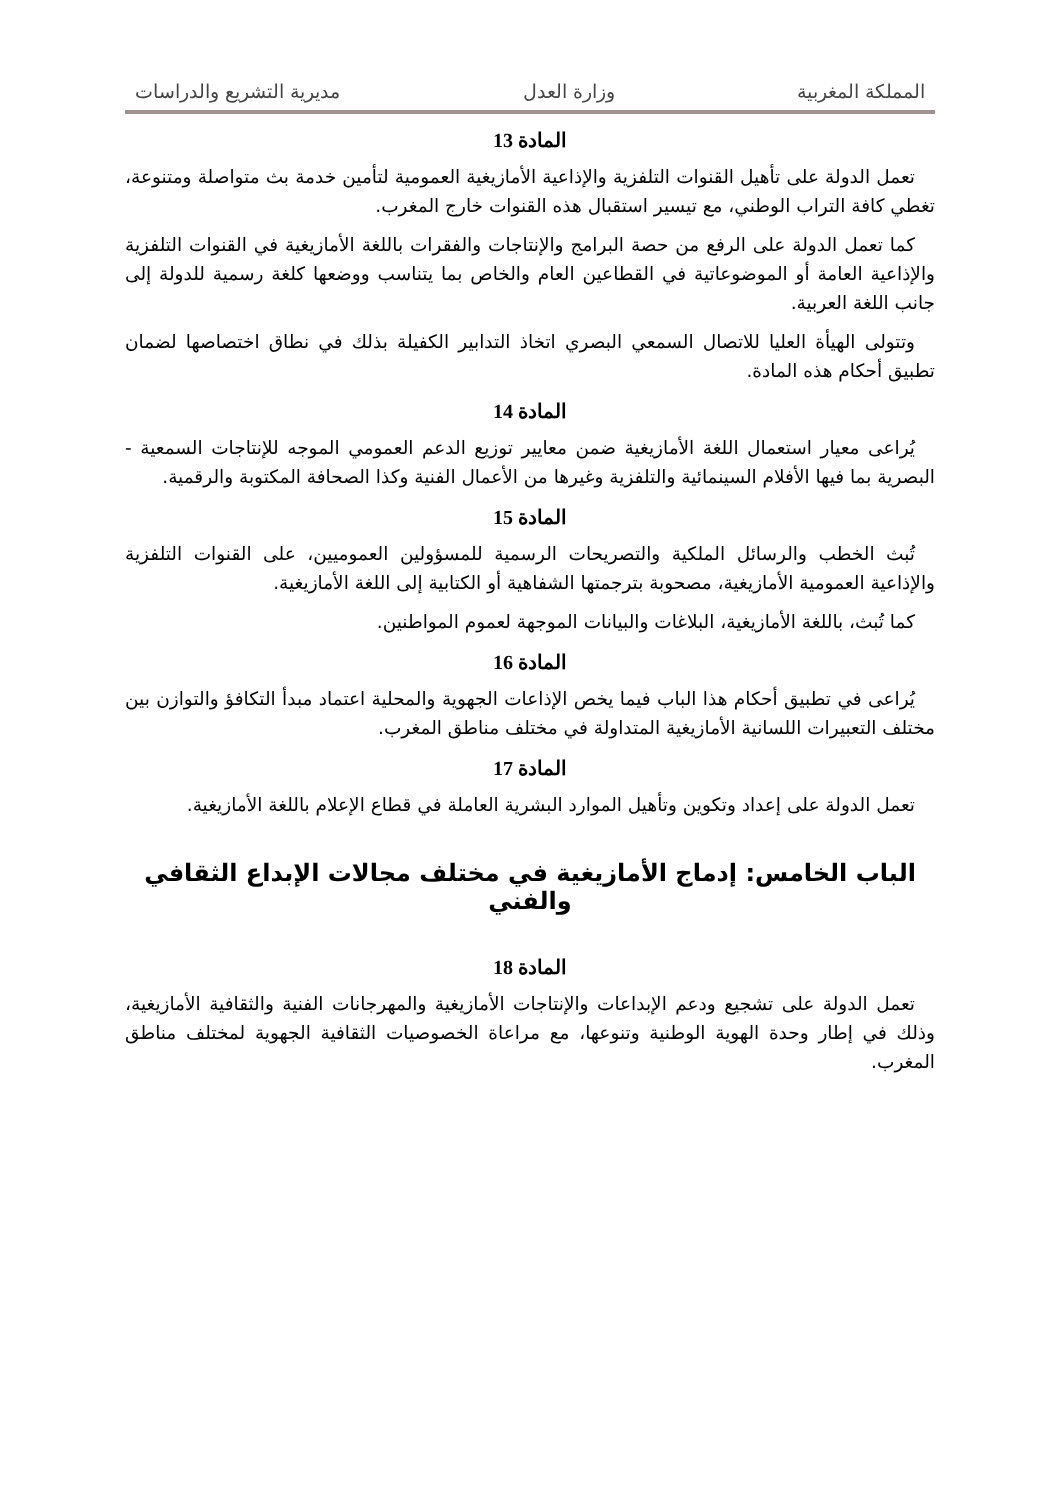المملكة المغربية وزارة العدل مديرية التشريع والدراسات
المادة 13
تعمل الدولة على تأهيل القنوات التلفزية والإذاعية الأمازيغية العمومية لتأمين خدمة بث متواصلة ومتنوعة، تغطي كافة التراب الوطني، مع تيسير استقبال هذه القنوات خارج المغرب.
كما تعمل الدولة على الرفع من حصة البرامج والإنتاجات والفقرات باللغة الأمازيغية في القنوات التلفزية والإذاعية العامة أو الموضوعاتية في القطاعين العام والخاص بما يتناسب ووضعها كلغة رسمية للدولة إلى جانب اللغة العربية.
وتتولى الهيأة العليا للاتصال السمعي البصري اتخاذ التدابير الكفيلة بذلك في نطاق اختصاصها لضمان تطبيق أحكام هذه المادة.
المادة 14
يُراعى معيار استعمال اللغة الأمازيغية ضمن معايير توزيع الدعم العمومي الموجه للإنتاجات السمعية - البصرية بما فيها الأفلام السينمائية والتلفزية وغيرها من الأعمال الفنية وكذا الصحافة المكتوبة والرقمية.
المادة 15
تُبث الخطب والرسائل الملكية والتصريحات الرسمية للمسؤولين العموميين، على القنوات التلفزية والإذاعية العمومية الأمازيغية، مصحوبة بترجمتها الشفاهية أو الكتابية إلى اللغة الأمازيغية.
كما تُبث، باللغة الأمازيغية، البلاغات والبيانات الموجهة لعموم المواطنين.
المادة 16
يُراعى في تطبيق أحكام هذا الباب فيما يخص الإذاعات الجهوية والمحلية اعتماد مبدأ التكافؤ والتوازن بين مختلف التعبيرات اللسانية الأمازيغية المتداولة في مختلف مناطق المغرب.
المادة 17
تعمل الدولة على إعداد وتكوين وتأهيل الموارد البشرية العاملة في قطاع الإعلام باللغة الأمازيغية.
الباب الخامس: إدماج الأمازيغية في مختلف مجالات الإبداع الثقافي والفني
المادة 18
تعمل الدولة على تشجيع ودعم الإبداعات والإنتاجات الأمازيغية والمهرجانات الفنية والثقافية الأمازيغية، وذلك في إطار وحدة الهوية الوطنية وتنوعها، مع مراعاة الخصوصيات الثقافية الجهوية لمختلف مناطق المغرب.